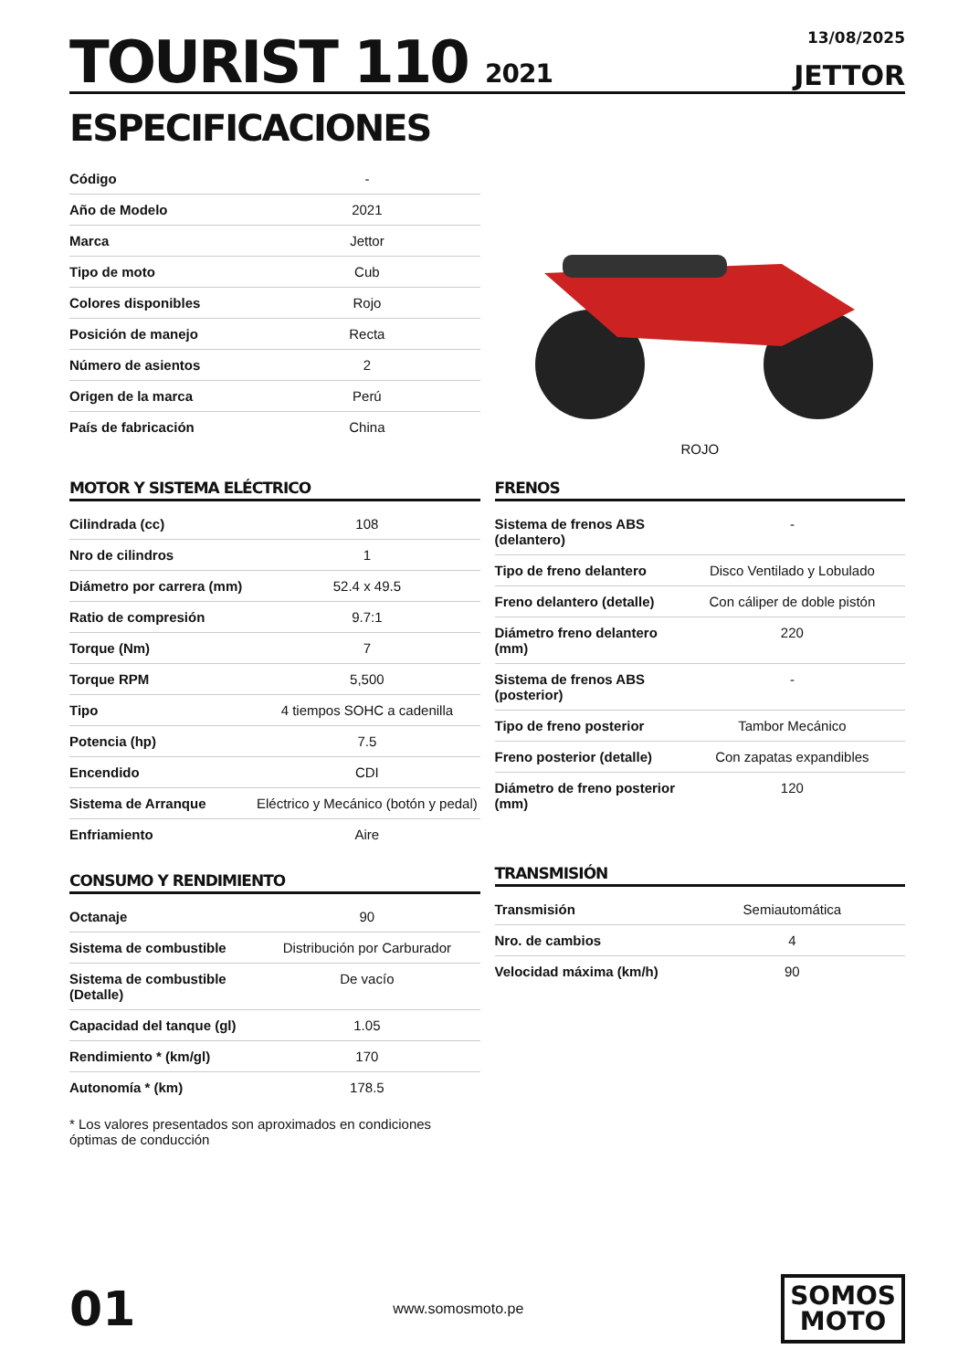TOURIST 110 2021
13/08/2025
JETTOR
ESPECIFICACIONES
| Código | - |
| Año de Modelo | 2021 |
| Marca | Jettor |
| Tipo de moto | Cub |
| Colores disponibles | Rojo |
| Posición de manejo | Recta |
| Número de asientos | 2 |
| Origen de la marca | Perú |
| País de fabricación | China |
ROJO
MOTOR Y SISTEMA ELÉCTRICO
| Cilindrada (cc) | 108 |
| Nro de cilindros | 1 |
| Diámetro por carrera (mm) | 52.4 x 49.5 |
| Ratio de compresión | 9.7:1 |
| Torque (Nm) | 7 |
| Torque RPM | 5,500 |
| Tipo | 4 tiempos SOHC a cadenilla |
| Potencia (hp) | 7.5 |
| Encendido | CDI |
| Sistema de Arranque | Eléctrico y Mecánico (botón y pedal) |
| Enfriamiento | Aire |
CONSUMO Y RENDIMIENTO
| Octanaje | 90 |
| Sistema de combustible | Distribución por Carburador |
| Sistema de combustible (Detalle) | De vacío |
| Capacidad del tanque (gl) | 1.05 |
| Rendimiento * (km/gl) | 170 |
| Autonomía * (km) | 178.5 |
* Los valores presentados son aproximados en condiciones óptimas de conducción
FRENOS
| Sistema de frenos ABS (delantero) | - |
| Tipo de freno delantero | Disco Ventilado y Lobulado |
| Freno delantero (detalle) | Con cáliper de doble pistón |
| Diámetro freno delantero (mm) | 220 |
| Sistema de frenos ABS (posterior) | - |
| Tipo de freno posterior | Tambor Mecánico |
| Freno posterior (detalle) | Con zapatas expandibles |
| Diámetro de freno posterior (mm) | 120 |
TRANSMISIÓN
| Transmisión | Semiautomática |
| Nro. de cambios | 4 |
| Velocidad máxima (km/h) | 90 |
01
www.somosmoto.pe
SOMOS
MOTO